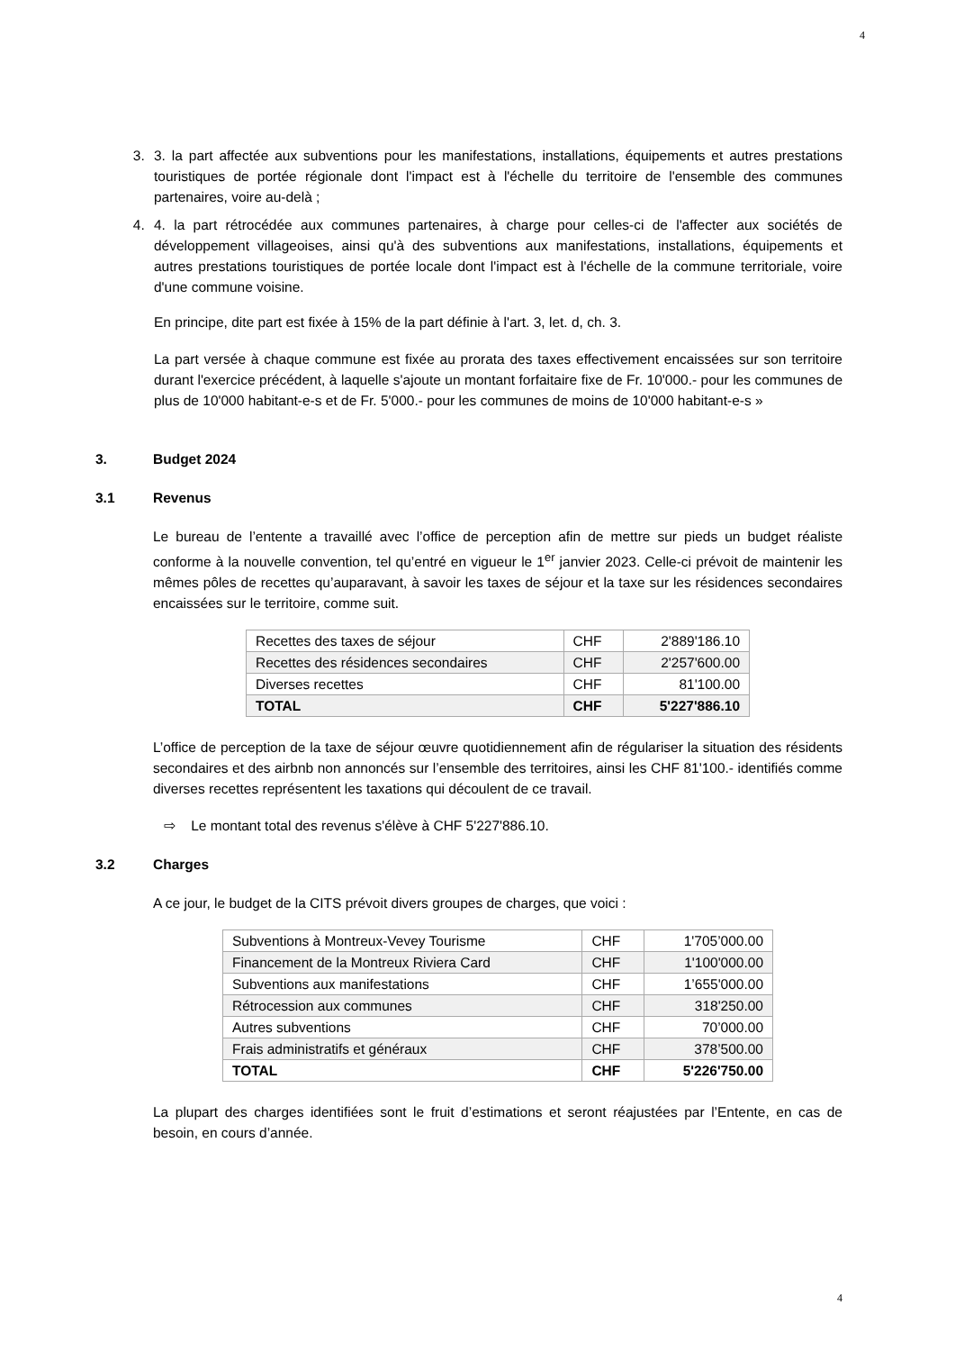4
3. 3. la part affectée aux subventions pour les manifestations, installations, équipements et autres prestations touristiques de portée régionale dont l'impact est à l'échelle du territoire de l'ensemble des communes partenaires, voire au-delà ;
4. 4. la part rétrocédée aux communes partenaires, à charge pour celles-ci de l'affecter aux sociétés de développement villageoises, ainsi qu'à des subventions aux manifestations, installations, équipements et autres prestations touristiques de portée locale dont l'impact est à l'échelle de la commune territoriale, voire d'une commune voisine.
En principe, dite part est fixée à 15% de la part définie à l'art. 3, let. d, ch. 3.
La part versée à chaque commune est fixée au prorata des taxes effectivement encaissées sur son territoire durant l'exercice précédent, à laquelle s'ajoute un montant forfaitaire fixe de Fr. 10'000.- pour les communes de plus de 10'000 habitant-e-s et de Fr. 5'000.- pour les communes de moins de 10'000 habitant-e-s »
3. Budget 2024
3.1 Revenus
Le bureau de l’entente a travaillé avec l’office de perception afin de mettre sur pieds un budget réaliste conforme à la nouvelle convention, tel qu’entré en vigueur le 1<sup>er</sup> janvier 2023. Celle-ci prévoit de maintenir les mêmes pôles de recettes qu’auparavant, à savoir les taxes de séjour et la taxe sur les résidences secondaires encaissées sur le territoire, comme suit.
| Recettes des taxes de séjour | CHF | 2'889'186.10 |
| Recettes des résidences secondaires | CHF | 2'257'600.00 |
| Diverses recettes | CHF | 81'100.00 |
| TOTAL | CHF | 5'227'886.10 |
L’office de perception de la taxe de séjour œuvre quotidiennement afin de régulariser la situation des résidents secondaires et des airbnb non annoncés sur l’ensemble des territoires, ainsi les CHF 81'100.- identifiés comme diverses recettes représentent les taxations qui découlent de ce travail.
⇨ Le montant total des revenus s'élève à CHF 5'227'886.10.
3.2 Charges
A ce jour, le budget de la CITS prévoit divers groupes de charges, que voici :
| Subventions à Montreux-Vevey Tourisme | CHF | 1'705’000.00 |
| Financement de la Montreux Riviera Card | CHF | 1'100'000.00 |
| Subventions aux manifestations | CHF | 1’655'000.00 |
| Rétrocession aux communes | CHF | 318'250.00 |
| Autres subventions | CHF | 70’000.00 |
| Frais administratifs et généraux | CHF | 378’500.00 |
| TOTAL | CHF | 5'226'750.00 |
La plupart des charges identifiées sont le fruit d’estimations et seront réajustées par l’Entente, en cas de besoin, en cours d’année.
4